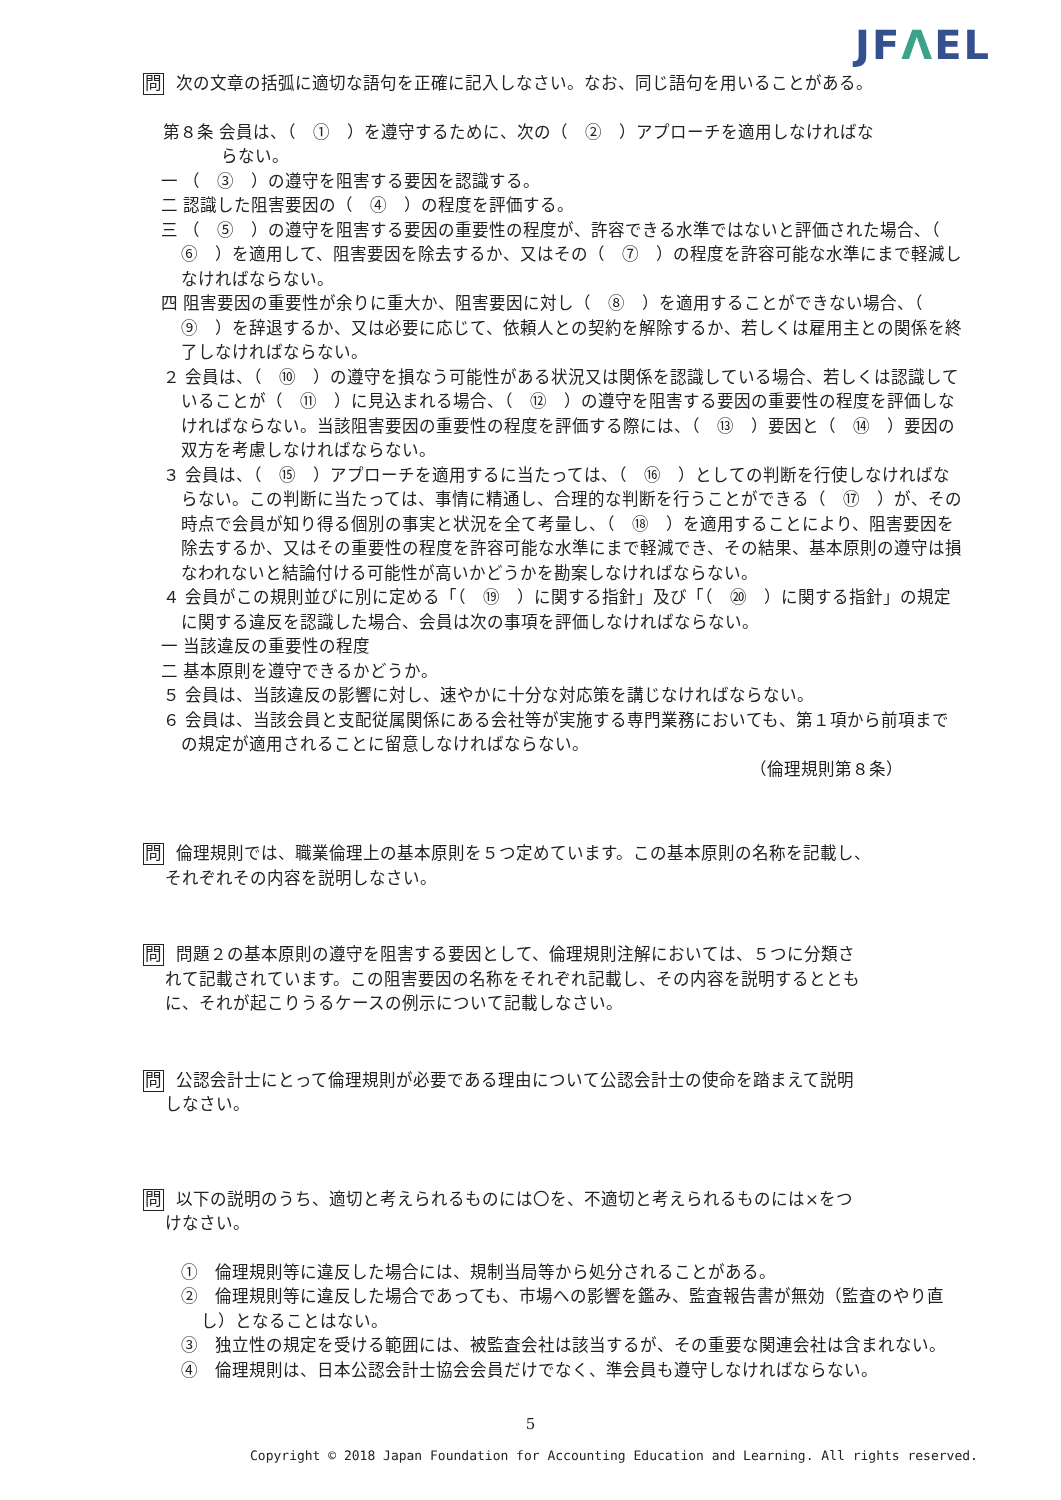JFΛEL
問 次の文章の括弧に適切な語句を正確に記入しなさい。なお、同じ語句を用いることがある。
第８条 会員は、（　①　）を遵守するために、次の（　②　）アプローチを適用しなければな
らない。
一 （　③　）の遵守を阻害する要因を認識する。
二 認識した阻害要因の（　④　）の程度を評価する。
三 （　⑤　）の遵守を阻害する要因の重要性の程度が、許容できる水準ではないと評価された場合、（　⑥　）を適用して、阻害要因を除去するか、又はその（　⑦　）の程度を許容可能な水準にまで軽減しなければならない。
四 阻害要因の重要性が余りに重大か、阻害要因に対し（　⑧　）を適用することができない場合、（　⑨　）を辞退するか、又は必要に応じて、依頼人との契約を解除するか、若しくは雇用主との関係を終了しなければならない。
２ 会員は、（　⑩　）の遵守を損なう可能性がある状況又は関係を認識している場合、若しくは認識していることが（　⑪　）に見込まれる場合、（　⑫　）の遵守を阻害する要因の重要性の程度を評価しなければならない。当該阻害要因の重要性の程度を評価する際には、（　⑬　）要因と（　⑭　）要因の双方を考慮しなければならない。
３ 会員は、（　⑮　）アプローチを適用するに当たっては、（　⑯　）としての判断を行使しなければならない。この判断に当たっては、事情に精通し、合理的な判断を行うことができる（　⑰　）が、その時点で会員が知り得る個別の事実と状況を全て考量し、（　⑱　）を適用することにより、阻害要因を除去するか、又はその重要性の程度を許容可能な水準にまで軽減でき、その結果、基本原則の遵守は損なわれないと結論付ける可能性が高いかどうかを勘案しなければならない。
４ 会員がこの規則並びに別に定める「（　⑲　）に関する指針」及び「（　⑳　）に関する指針」の規定に関する違反を認識した場合、会員は次の事項を評価しなければならない。
一 当該違反の重要性の程度
二 基本原則を遵守できるかどうか。
５ 会員は、当該違反の影響に対し、速やかに十分な対応策を講じなければならない。
６ 会員は、当該会員と支配従属関係にある会社等が実施する専門業務においても、第１項から前項までの規定が適用されることに留意しなければならない。
（倫理規則第８条）
問 倫理規則では、職業倫理上の基本原則を５つ定めています。この基本原則の名称を記載し、
それぞれその内容を説明しなさい。
問 問題２の基本原則の遵守を阻害する要因として、倫理規則注解においては、５つに分類さ
れて記載されています。この阻害要因の名称をそれぞれ記載し、その内容を説明するととも
に、それが起こりうるケースの例示について記載しなさい。
問 公認会計士にとって倫理規則が必要である理由について公認会計士の使命を踏まえて説明
しなさい。
問 以下の説明のうち、適切と考えられるものには〇を、不適切と考えられるものには×をつ
けなさい。
①　倫理規則等に違反した場合には、規制当局等から処分されることがある。
②　倫理規則等に違反した場合であっても、市場への影響を鑑み、監査報告書が無効（監査のやり直し）となることはない。
③　独立性の規定を受ける範囲には、被監査会社は該当するが、その重要な関連会社は含まれない。
④　倫理規則は、日本公認会計士協会会員だけでなく、準会員も遵守しなければならない。
5
Copyright © 2018 Japan Foundation for Accounting Education and Learning. All rights reserved.